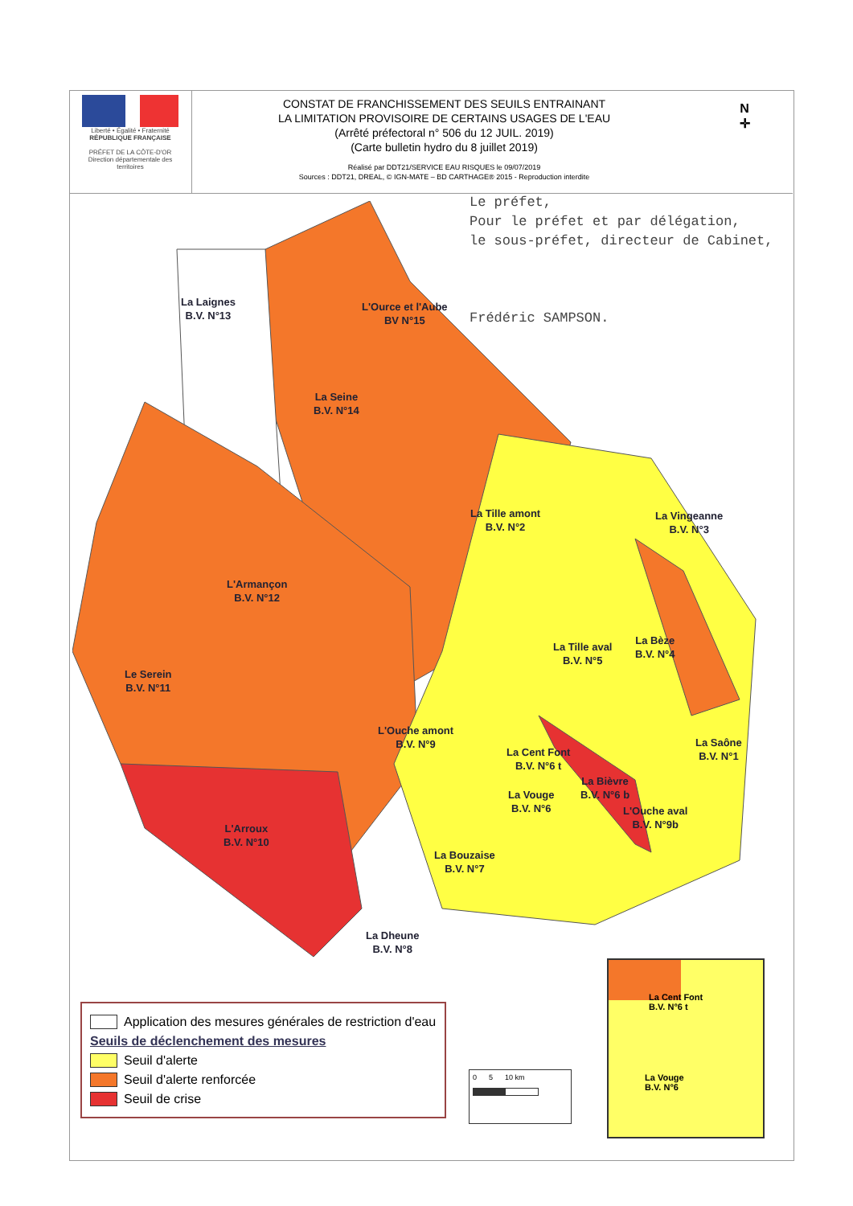Liberté • Égalité • Fraternité
RÉPUBLIQUE FRANÇAISE
PRÉFET DE LA CÔTE-D'OR
Direction départementale des territoires
CONSTAT DE FRANCHISSEMENT DES SEUILS ENTRAINANT
LA LIMITATION PROVISOIRE DE CERTAINS USAGES DE L'EAU
(Arrêté préfectoral n° 506 du 12 JUIL. 2019)
(Carte bulletin hydro du 8 juillet 2019)
Réalisé par DDT21/SERVICE EAU RISQUES le 09/07/2019
Sources : DDT21, DREAL, © IGN-MATE – BD CARTHAGE® 2015 - Reproduction interdite
N
✛
Le préfet,
Pour le préfet et par délégation,
le sous-préfet, directeur de Cabinet,
Frédéric SAMPSON.
La Laignes
B.V. N°13
L'Ource et l'Aube
BV N°15
La Seine
B.V. N°14
La Tille amont
B.V. N°2
La Vingeanne
B.V. N°3
L'Armançon
B.V. N°12
La Tille aval
B.V. N°5
La Bèze
B.V. N°4
Le Serein
B.V. N°11
L'Ouche amont
B.V. N°9
La Cent Font
B.V. N°6 t
La Saône
B.V. N°1
La Bièvre
B.V. N°6 b
La Vouge
B.V. N°6
L'Ouche aval
B.V. N°9b
L'Arroux
B.V. N°10
La Bouzaise
B.V. N°7
La Dheune
B.V. N°8
La Cent Font
B.V. N°6 t
La Vouge
B.V. N°6
0 5 10 km
Application des mesures générales de restriction d'eau
Seuils de déclenchement des mesures
Seuil d'alerte
Seuil d'alerte renforcée
Seuil de crise